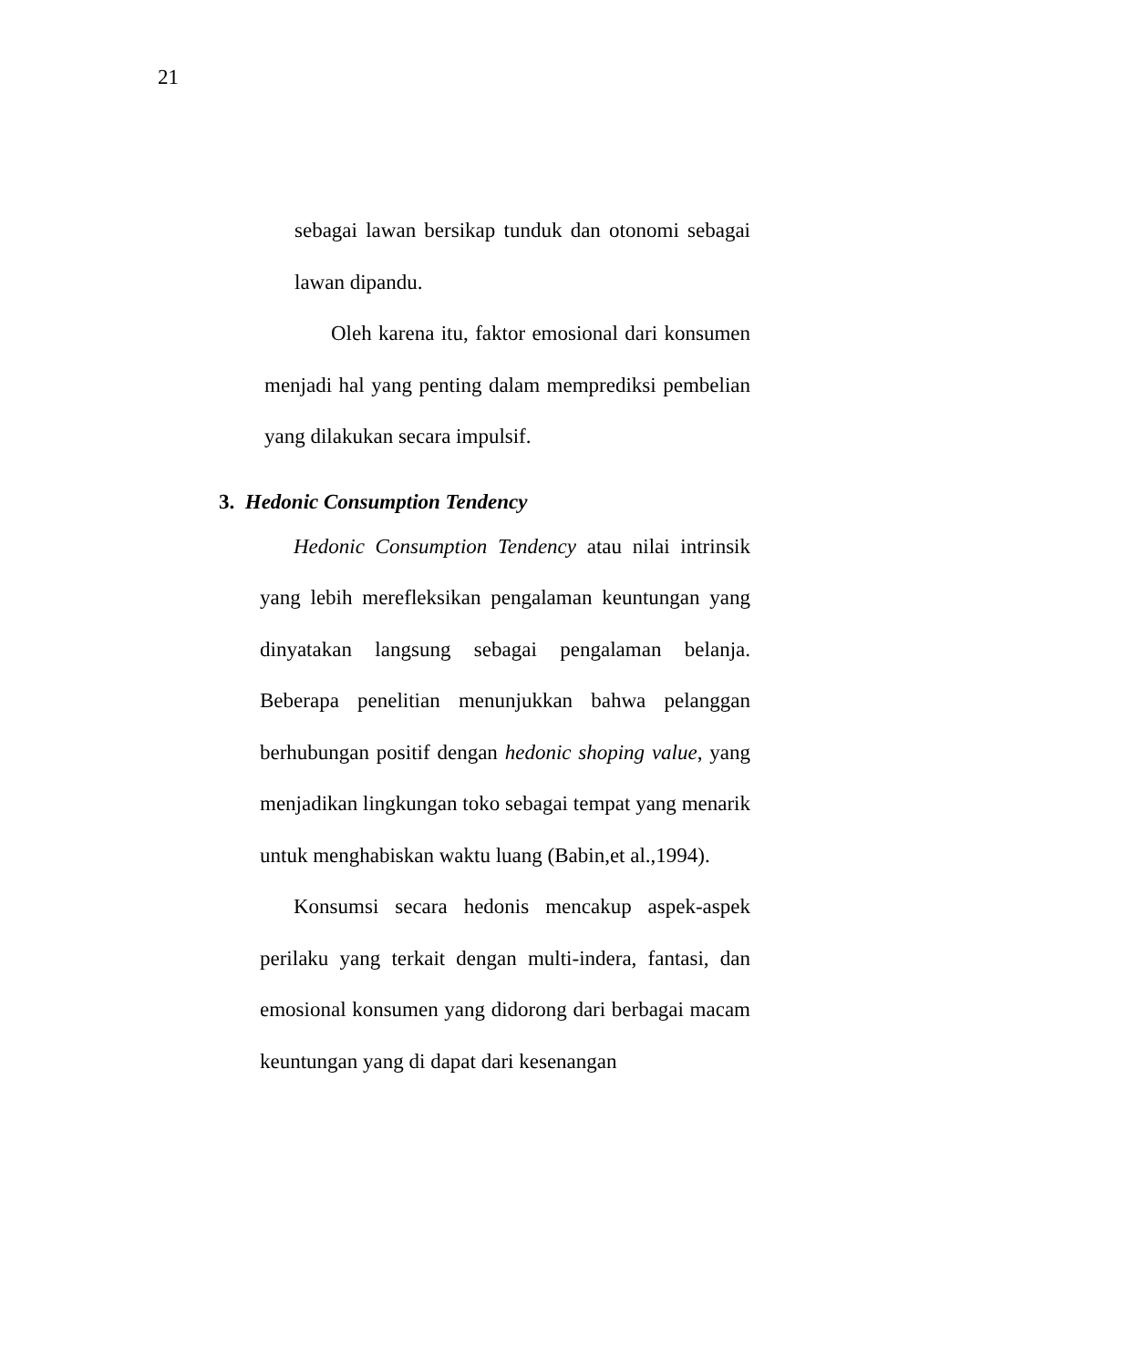21
sebagai lawan bersikap tunduk dan otonomi sebagai lawan dipandu.
Oleh karena itu, faktor emosional dari konsumen menjadi hal yang penting dalam memprediksi pembelian yang dilakukan secara impulsif.
3. Hedonic Consumption Tendency
Hedonic Consumption Tendency atau nilai intrinsik yang lebih merefleksikan pengalaman keuntungan yang dinyatakan langsung sebagai pengalaman belanja. Beberapa penelitian menunjukkan bahwa pelanggan berhubungan positif dengan hedonic shoping value, yang menjadikan lingkungan toko sebagai tempat yang menarik untuk menghabiskan waktu luang (Babin,et al.,1994).
Konsumsi secara hedonis mencakup aspek-aspek perilaku yang terkait dengan multi-indera, fantasi, dan emosional konsumen yang didorong dari berbagai macam keuntungan yang di dapat dari kesenangan